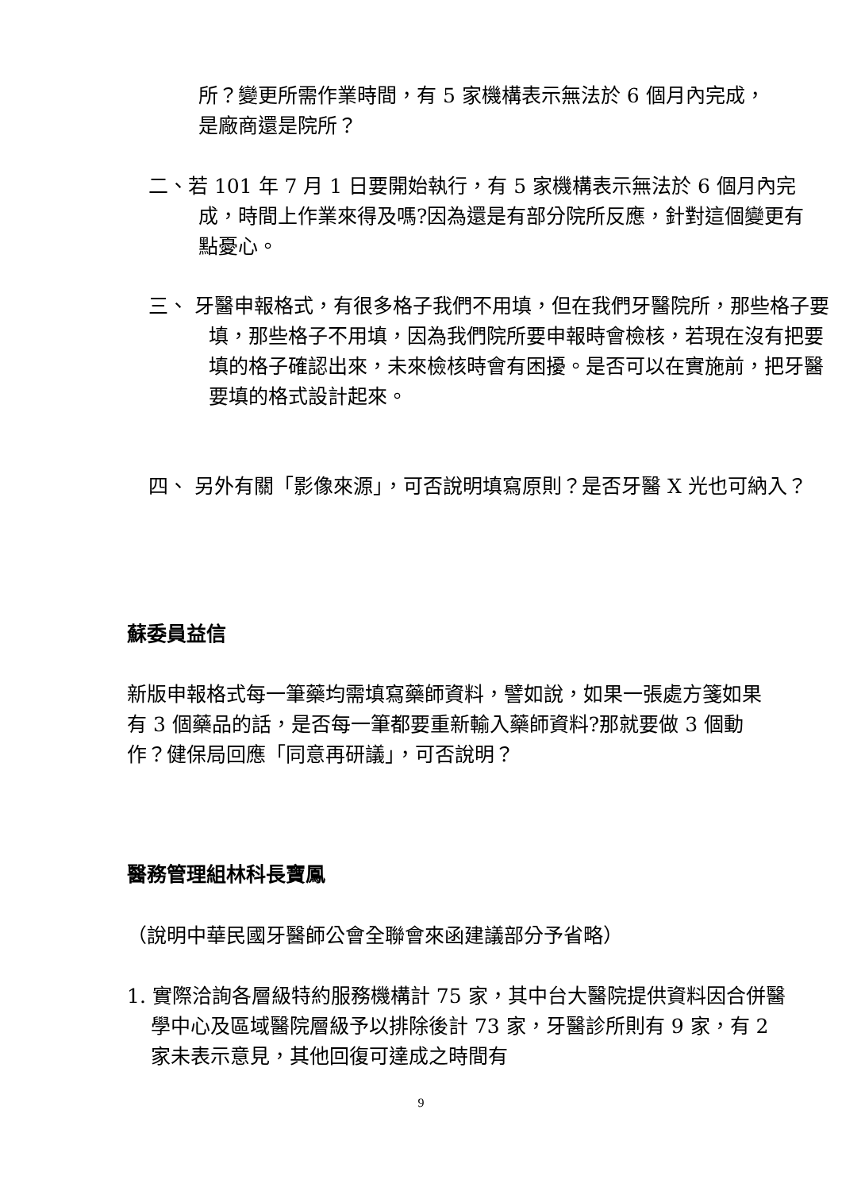所？變更所需作業時間，有 5 家機構表示無法於 6 個月內完成，是廠商還是院所？
二、若 101 年 7 月 1 日要開始執行，有 5 家機構表示無法於 6 個月內完成，時間上作業來得及嗎?因為還是有部分院所反應，針對這個變更有點憂心。
三、 牙醫申報格式，有很多格子我們不用填，但在我們牙醫院所，那些格子要填，那些格子不用填，因為我們院所要申報時會檢核，若現在沒有把要填的格子確認出來，未來檢核時會有困擾。是否可以在實施前，把牙醫要填的格式設計起來。
四、 另外有關「影像來源」，可否說明填寫原則？是否牙醫 X 光也可納入？
蘇委員益信
新版申報格式每一筆藥均需填寫藥師資料，譬如說，如果一張處方箋如果有 3 個藥品的話，是否每一筆都要重新輸入藥師資料?那就要做 3 個動作？健保局回應「同意再研議」，可否說明？
醫務管理組林科長寶鳳
（說明中華民國牙醫師公會全聯會來函建議部分予省略）
1. 實際洽詢各層級特約服務機構計 75 家，其中台大醫院提供資料因合併醫學中心及區域醫院層級予以排除後計 73 家，牙醫診所則有 9 家，有 2 家未表示意見，其他回復可達成之時間有
9